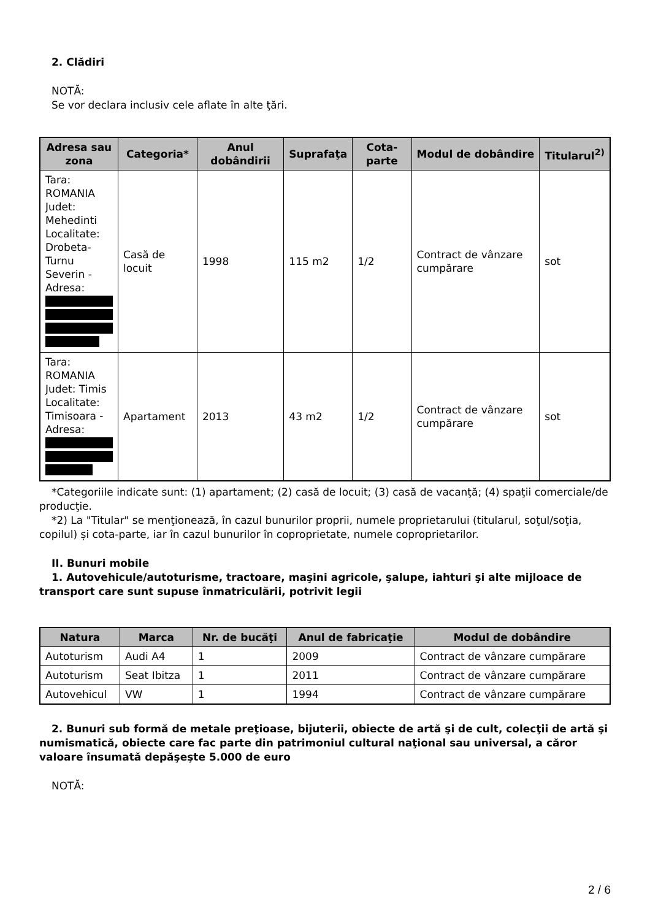2. Clădiri
NOTĂ:
Se vor declara inclusiv cele aflate în alte ţări.
| Adresa sau zona | Categoria* | Anul dobândirii | Suprafaţa | Cota-parte | Modul de dobândire | Titularul<sup>2)</sup> |
| --- | --- | --- | --- | --- | --- | --- |
| Tara: ROMANIA Judet: Mehedinti Localitate: Drobeta-Turnu Severin - Adresa: | Casă de locuit | 1998 | 115 m2 | 1/2 | Contract de vânzare cumpărare | sot |
| Tara: ROMANIA Judet: Timis Localitate: Timisoara - Adresa: | Apartament | 2013 | 43 m2 | 1/2 | Contract de vânzare cumpărare | sot |
*Categoriile indicate sunt: (1) apartament; (2) casă de locuit; (3) casă de vacanţă; (4) spaţii comerciale/de producţie.
*2) La "Titular" se menţionează, în cazul bunurilor proprii, numele proprietarului (titularul, soţul/soţia, copilul) și cota-parte, iar în cazul bunurilor în coproprietate, numele coproprietarilor.
II. Bunuri mobile
1. Autovehicule/autoturisme, tractoare, maşini agricole, şalupe, iahturi şi alte mijloace de transport care sunt supuse înmatriculării, potrivit legii
| Natura | Marca | Nr. de bucăţi | Anul de fabricaţie | Modul de dobândire |
| --- | --- | --- | --- | --- |
| Autoturism | Audi A4 | 1 | 2009 | Contract de vânzare cumpărare |
| Autoturism | Seat Ibitza | 1 | 2011 | Contract de vânzare cumpărare |
| Autovehicul | VW | 1 | 1994 | Contract de vânzare cumpărare |
2. Bunuri sub formă de metale preţioase, bijuterii, obiecte de artă şi de cult, colecţii de artă şi numismatică, obiecte care fac parte din patrimoniul cultural naţional sau universal, a căror valoare însumată depăşeşte 5.000 de euro
NOTĂ:
2 / 6